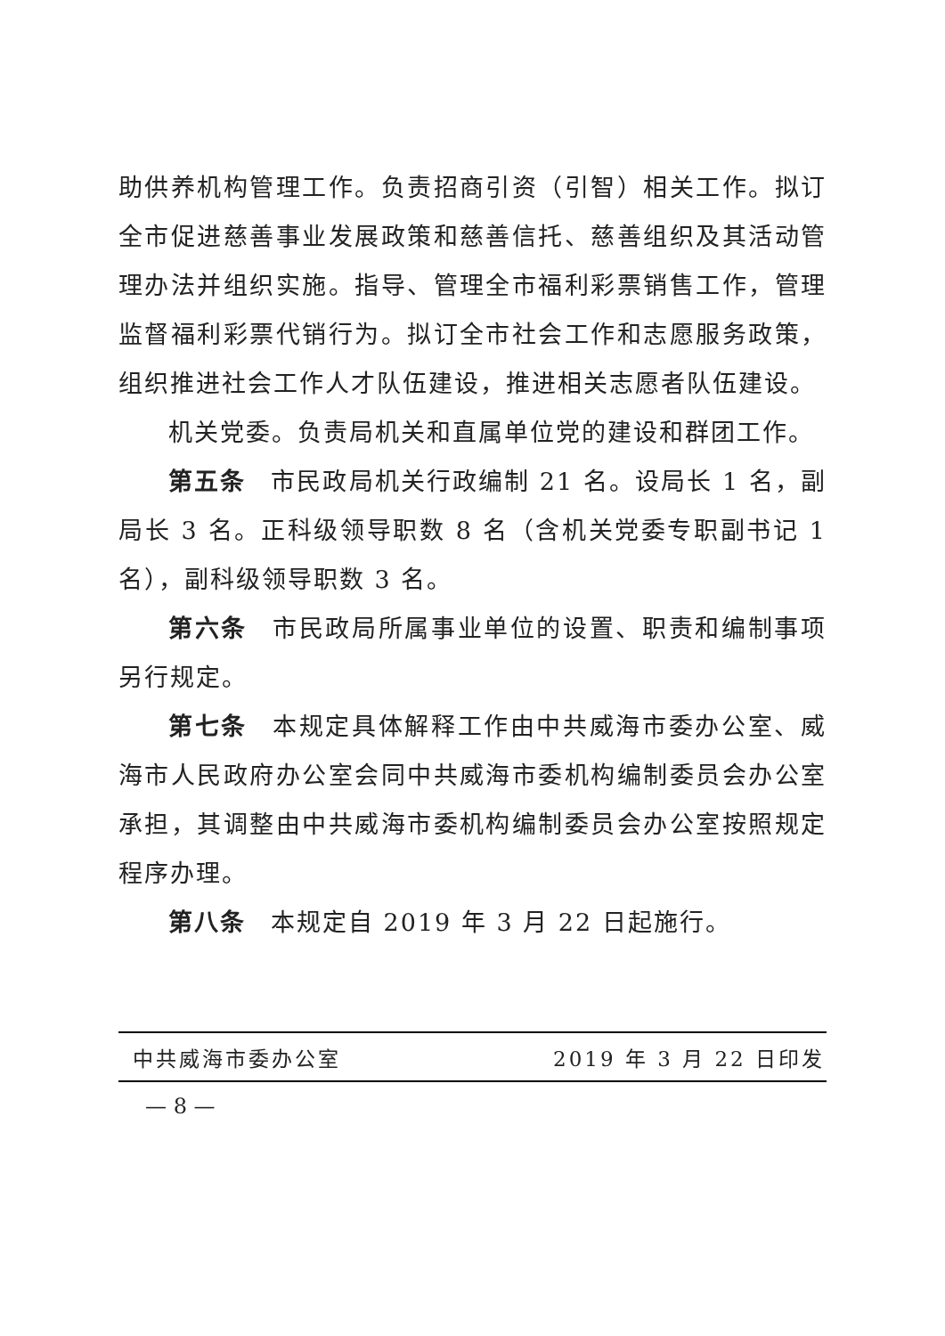助供养机构管理工作。负责招商引资（引智）相关工作。拟订全市促进慈善事业发展政策和慈善信托、慈善组织及其活动管理办法并组织实施。指导、管理全市福利彩票销售工作，管理监督福利彩票代销行为。拟订全市社会工作和志愿服务政策，组织推进社会工作人才队伍建设，推进相关志愿者队伍建设。
机关党委。负责局机关和直属单位党的建设和群团工作。
第五条 市民政局机关行政编制 21 名。设局长 1 名，副局长 3 名。正科级领导职数 8 名（含机关党委专职副书记 1 名），副科级领导职数 3 名。
第六条 市民政局所属事业单位的设置、职责和编制事项另行规定。
第七条 本规定具体解释工作由中共威海市委办公室、威海市人民政府办公室会同中共威海市委机构编制委员会办公室承担，其调整由中共威海市委机构编制委员会办公室按照规定程序办理。
第八条 本规定自 2019 年 3 月 22 日起施行。
中共威海市委办公室 2019 年 3 月 22 日印发
— 8 —